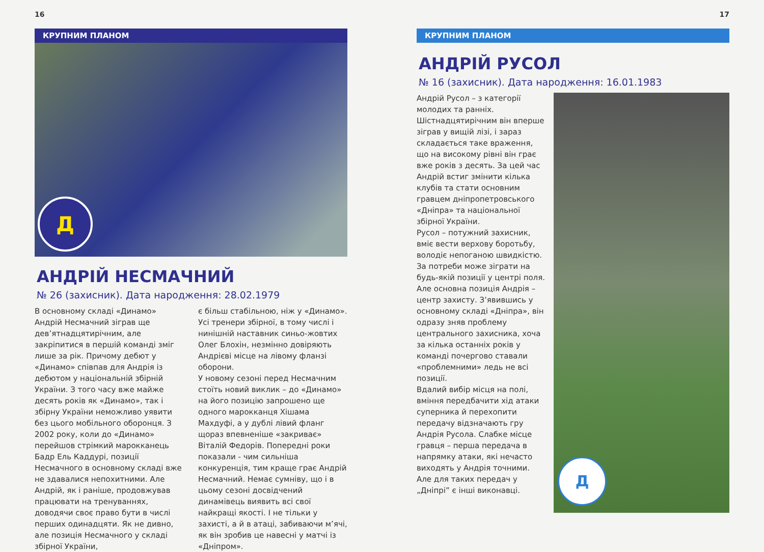16
КРУПНИМ ПЛАНОМ
Д
АНДРІЙ НЕСМАЧНИЙ
№ 26 (захисник). Дата народження: 28.02.1979
В основному складі «Динамо» Андрій Несмачний зіграв ще дев’ятнадцятирічним, але закріпитися в першій команді зміг лише за рік. Причому дебют у «Динамо» співпав для Андрія із дебютом у національній збірній України. З того часу вже майже десять років як «Динамо», так і збірну України неможливо уявити без цього мобільного оборонця. З 2002 року, коли до «Динамо» перейшов стрімкий марокканець Бадр Ель Каддурі, позиції Несмачного в основному складі вже не здавалися непохитними. Але Андрій, як і раніше, продовжував працювати на тренуваннях, доводячи своє право бути в числі перших одинадцяти. Як не дивно, але позиція Несмачного у складі збірної України,
є більш стабільною, ніж у «Динамо». Усі тренери збірної, в тому числі і нинішній наставник синьо-жовтих Олег Блохін, незмінно довіряють Андрієві місце на лівому фланзі оборони.
У новому сезоні перед Несмачним стоїть новий виклик – до «Динамо» на його позицію запрошено ще одного марокканця Хішама Махдуфі, а у дублі лівий фланг щораз впевненіше «закриває» Віталій Федорів. Попередні роки показали - чим сильніша конкуренція, тим краще грає Андрій Несмачний. Немає сумніву, що і в цьому сезоні досвідчений динамівець виявить всі свої найкращі якості. І не тільки у захисті, а й в атаці, забиваючи м’ячі, як він зробив це навесні у матчі із «Дніпром».
17
КРУПНИМ ПЛАНОМ
АНДРІЙ РУСОЛ
№ 16 (захисник). Дата народження: 16.01.1983
Андрій Русол – з категорії молодих та ранніх. Шістнадцятирічним він вперше зіграв у вищій лізі, і зараз складається таке враження, що на високому рівні він грає вже років з десять. За цей час Андрій встиг змінити кілька клубів та стати основним гравцем дніпропетровського «Дніпра» та національної збірної України.
Русол – потужний захисник, вміє вести верхову боротьбу, володіє непоганою швидкістю. За потреби може зіграти на будь-якій позиції у центрі поля. Але основна позиція Андрія – центр захисту. З’явившись у основному складі «Дніпра», він одразу зняв проблему центрального захисника, хоча за кілька останніх років у команді почергово ставали «проблемними» ледь не всі позиції.
Вдалий вибір місця на полі, вміння передбачити хід атаки суперника й перехопити передачу відзначають гру Андрія Русола. Слабке місце гравця – перша передача в напрямку атаки, які нечасто виходять у Андрія точними. Але для таких передач у „Дніпрі” є інші виконавці.
Д